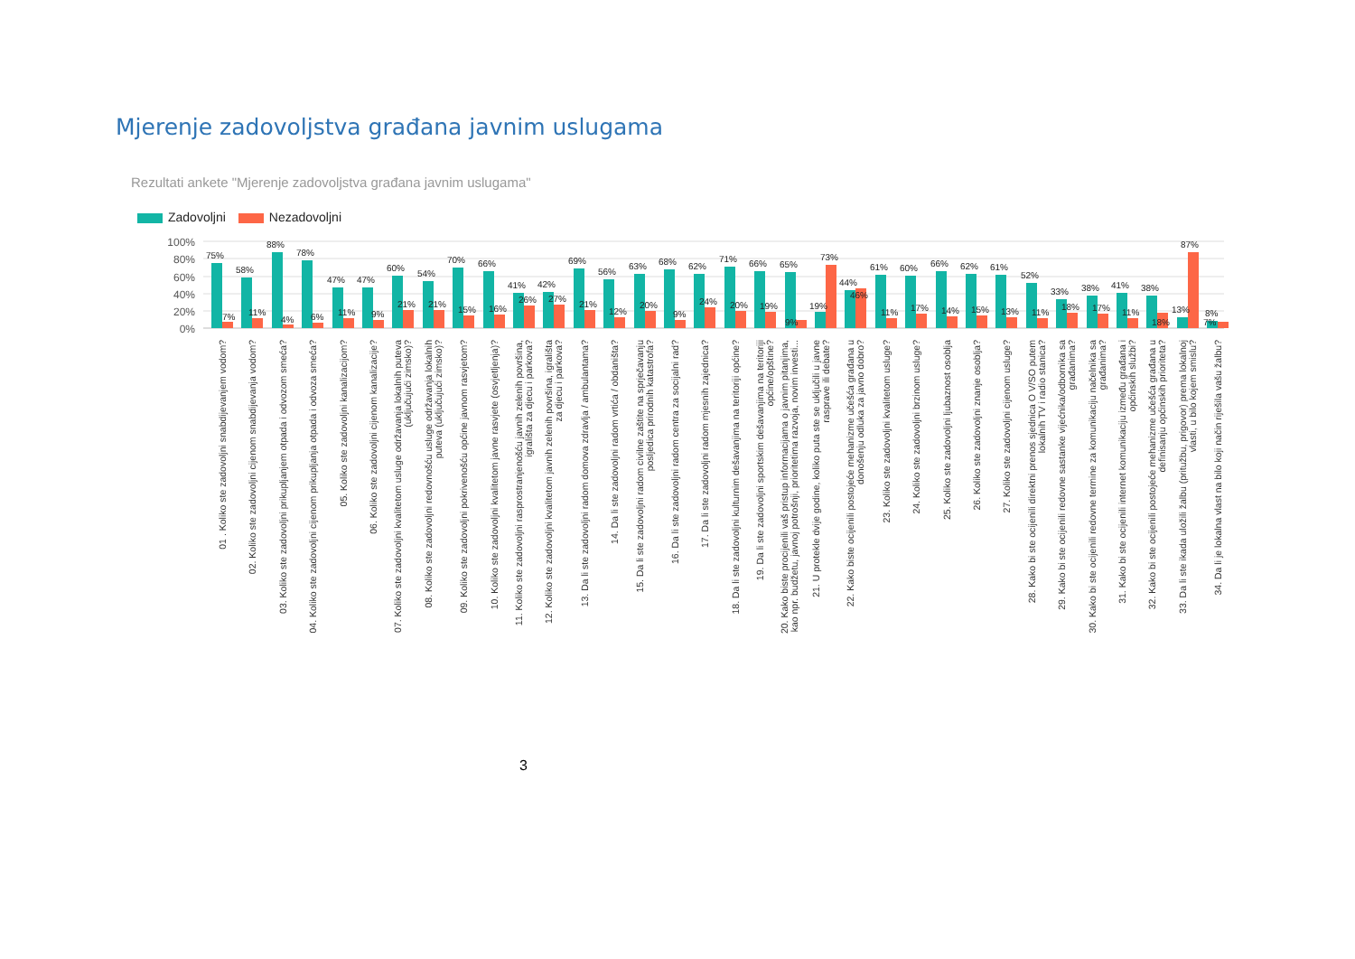Mjerenje zadovoljstva građana javnim uslugama
Rezultati ankete "Mjerenje zadovoljstva građana javnim uslugama"
Zadovoljni Nezadovoljni
100%
80%
60%
40%
20%
0%
75%
7%
58%
11%
88%
4%
78%
6%
47%
11%
47%
9%
60%
21%
54%
21%
70%
15%
66%
16%
41%
26%
42%
27%
69%
21%
56%
12%
63%
20%
68%
9%
62%
24%
71%
20%
66%
19%
65%
9%
19%
73%
44%
46%
61%
11%
60%
17%
66%
14%
62%
15%
61%
13%
52%
11%
33%
18%
38%
17%
41%
11%
38%
18%
13%
87%
8%
7%
01 . Koliko ste zadovoljni snabdijevanjem vodom?
02. Koliko ste zadovoljni cijenom snabdijevanja vodom?
03. Koliko ste zadovoljni prikupljanjem otpada i odvozom smeća?
04. Koliko ste zadovoljni cijenom prikupljanja otpada i odvoza smeća?
05. Koliko ste zadovoljni kanalizacijom?
06. Koliko ste zadovoljni cijenom kanalizacije?
07. Koliko ste zadovoljni kvalitetom usluge održavanja lokalnih puteva (uključujući zimsko)?
08. Koliko ste zadovoljni redovnošću usluge održavanja lokalnih puteva (uključujući zimsko)?
09. Koliko ste zadovoljni pokrivenošću općine javnom rasvjetom?
10. Koliko ste zadovoljni kvalitetom javne rasvjete (osvjetljenja)?
11. Koliko ste zadovoljni rasprostranjenošću javnih zelenih površina, igrališta za djecu i parkova?
12. Koliko ste zadovoljni kvalitetom javnih zelenih površina, igrališta za djecu i parkova?
13. Da li ste zadovoljni radom domova zdravlja / ambulantama?
14. Da li ste zadovoljni radom vrtića / obdaništa?
15. Da li ste zadovoljni radom civilne zaštite na sprječavanju posljedica prirodnih katastrofa?
16. Da li ste zadovoljni radom centra za socijalni rad?
17. Da li ste zadovoljni radom mjesnih zajednica?
18. Da li ste zadovoljni kulturnim dešavanjima na teritoriji općine?
19. Da li ste zadovoljni sportskim dešavanjima na teritoriji općine/opštine?
20. Kako biste procijenili vaš pristup informacijama o javnim pitanjima, kao npr. budžetu, javnoj potrošnji, prioritetima razvoja, novim investi...
21. U protekle dvije godine, koliko puta ste se uključili u javne rasprave ili debate?
22. Kako biste ocijenili postojeće mehanizme učešća građana u donošenju odluka za javno dobro?
23. Koliko ste zadovoljni kvalitetom usluge?
24. Koliko ste zadovoljni brzinom usluge?
25. Koliko ste zadovoljni ljubaznost osoblja
26. Koliko ste zadovoljni znanje osoblja?
27. Koliko ste zadovoljni cijenom usluge?
28. Kako bi ste ocijenili direktni prenos sjednica O V/SO putem lokalnih TV i radio stanica?
29. Kako bi ste ocijenili redovne sastanke vijećnika/odbornika sa građanima?
30. Kako bi ste ocijenili redovne termine za komunikaciju načelnika sa građanima?
31. Kako bi ste ocijenili internet komunikaciju između građana i općinskih službi?
32. Kako bi ste ocijenili postojeće mehanizme učešća građana u definisanju općinskih prioriteta?
33. Da li ste ikada uložili žalbu (pritužbu, prigovor) prema lokalnoj vlasti, u bilo kojem smislu?
34. Da li je lokalna vlast na bilo koji način riješila vašu žalbu?
3